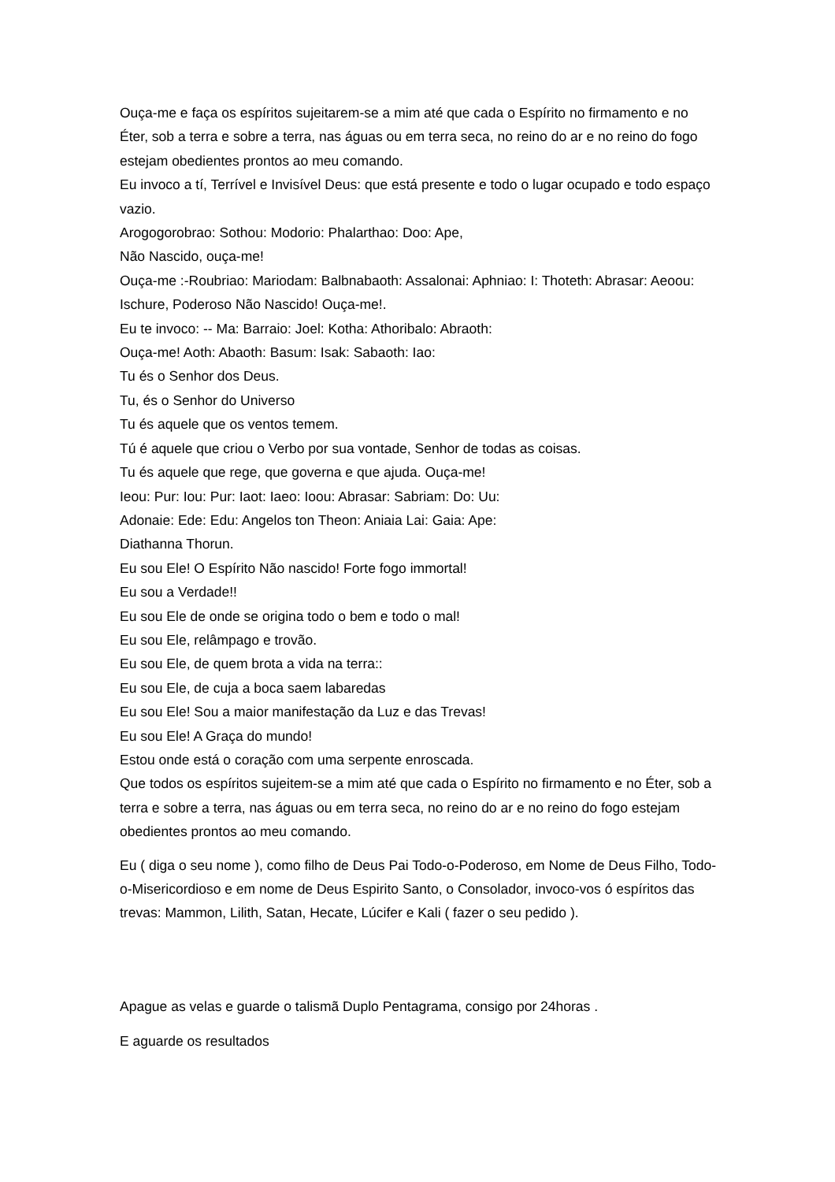Ouça-me e faça os espíritos sujeitarem-se a mim até que cada o Espírito no firmamento e no Éter, sob a terra e sobre a terra, nas águas ou em terra seca, no reino do ar e no reino do fogo estejam obedientes prontos ao meu comando.
Eu invoco a tí, Terrível e Invisível Deus: que está presente e todo o lugar ocupado e todo espaço vazio.
Arogogorobrao: Sothou: Modorio: Phalarthao: Doo: Ape,
Não Nascido, ouça-me!
Ouça-me :-Roubriao: Mariodam: Balbnabaoth: Assalonai: Aphniao: I: Thoteth: Abrasar: Aeoou: Ischure, Poderoso Não Nascido! Ouça-me!.
Eu te invoco: -- Ma: Barraio: Joel: Kotha: Athoribalo: Abraoth:
Ouça-me! Aoth: Abaoth: Basum: Isak: Sabaoth: Iao:
Tu és o Senhor dos Deus.
Tu, és o Senhor do Universo
Tu és aquele que os ventos temem.
Tú é aquele que criou o Verbo por sua vontade, Senhor de todas as coisas.
Tu és aquele que rege, que governa e que ajuda. Ouça-me!
Ieou: Pur: Iou: Pur: Iaot: Iaeo: Ioou: Abrasar: Sabriam: Do: Uu:
Adonaie: Ede: Edu: Angelos ton Theon: Aniaia Lai: Gaia: Ape:
Diathanna Thorun.
Eu sou Ele! O Espírito Não nascido! Forte fogo immortal!
Eu sou a Verdade!!
Eu sou Ele de onde se origina todo o bem e todo o mal!
Eu sou Ele, relâmpago e trovão.
Eu sou Ele, de quem brota a vida na terra::
Eu sou Ele, de cuja a boca saem labaredas
Eu sou Ele! Sou a maior manifestação da Luz e das Trevas!
Eu sou Ele! A Graça do mundo!
Estou onde está o coração com uma serpente enroscada.
Que todos os espíritos sujeitem-se a mim até que cada o Espírito no firmamento e no Éter, sob a terra e sobre a terra, nas águas ou em terra seca, no reino do ar e no reino do fogo estejam obedientes prontos ao meu comando.
Eu ( diga o seu nome ), como filho de Deus Pai Todo-o-Poderoso, em Nome de Deus Filho, Todo-o-Misericordioso e em nome de Deus Espirito Santo, o Consolador, invoco-vos ó espíritos das trevas: Mammon, Lilith, Satan, Hecate, Lúcifer e Kali ( fazer o seu pedido ).
Apague as velas e guarde o talismã Duplo Pentagrama, consigo por 24horas .
E aguarde os resultados